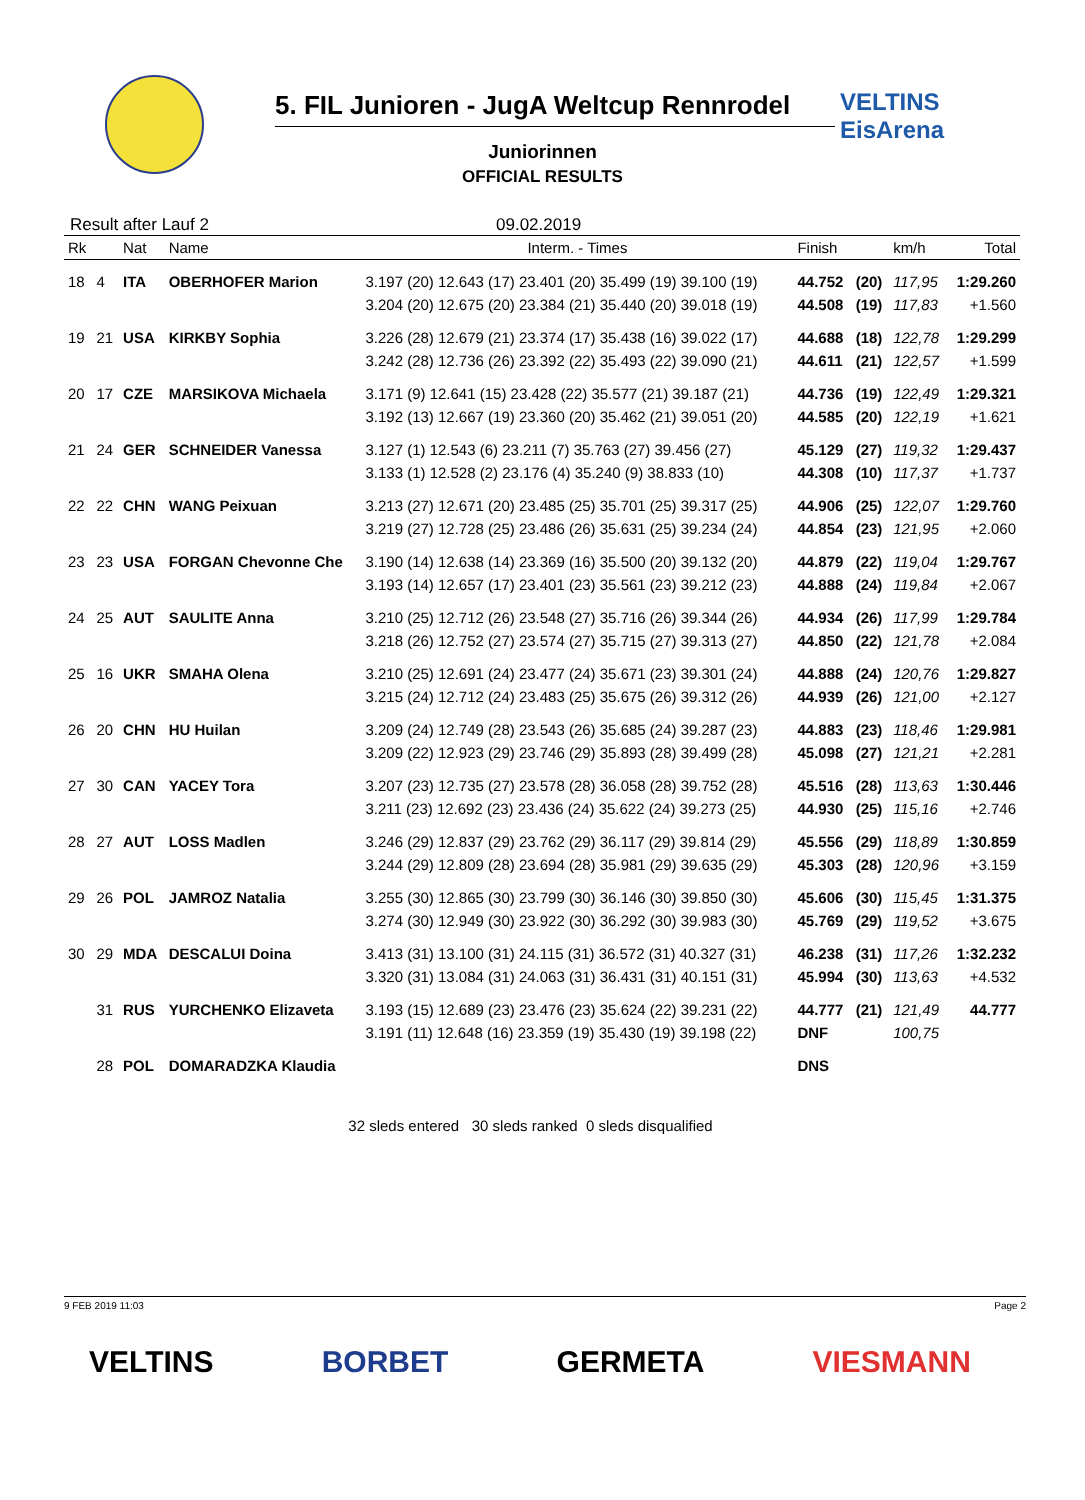5. FIL Junioren - JugA Weltcup Rennrodel
VELTINS
EisArena
Juniorinnen
OFFICIAL RESULTS
Result after Lauf 2 09.02.2019
| Rk | | Nat | Name | Interm. - Times | Finish | | km/h | Total |
| --- | --- | --- | --- | --- | --- | --- | --- | --- |
| 18 | 4 | ITA | OBERHOFER Marion | 3.197 (20) 12.643 (17) 23.401 (20) 35.499 (19) 39.100 (19) 3.204 (20) 12.675 (20) 23.384 (21) 35.440 (20) 39.018 (19) | 44.752 44.508 | (20) (19) | 117,95 117,83 | 1:29.260 +1.560 |
| 19 | 21 | USA | KIRKBY Sophia | 3.226 (28) 12.679 (21) 23.374 (17) 35.438 (16) 39.022 (17) 3.242 (28) 12.736 (26) 23.392 (22) 35.493 (22) 39.090 (21) | 44.688 44.611 | (18) (21) | 122,78 122,57 | 1:29.299 +1.599 |
| 20 | 17 | CZE | MARSIKOVA Michaela | 3.171 (9) 12.641 (15) 23.428 (22) 35.577 (21) 39.187 (21) 3.192 (13) 12.667 (19) 23.360 (20) 35.462 (21) 39.051 (20) | 44.736 44.585 | (19) (20) | 122,49 122,19 | 1:29.321 +1.621 |
| 21 | 24 | GER | SCHNEIDER Vanessa | 3.127 (1) 12.543 (6) 23.211 (7) 35.763 (27) 39.456 (27) 3.133 (1) 12.528 (2) 23.176 (4) 35.240 (9) 38.833 (10) | 45.129 44.308 | (27) (10) | 119,32 117,37 | 1:29.437 +1.737 |
| 22 | 22 | CHN | WANG Peixuan | 3.213 (27) 12.671 (20) 23.485 (25) 35.701 (25) 39.317 (25) 3.219 (27) 12.728 (25) 23.486 (26) 35.631 (25) 39.234 (24) | 44.906 44.854 | (25) (23) | 122,07 121,95 | 1:29.760 +2.060 |
| 23 | 23 | USA | FORGAN Chevonne Che | 3.190 (14) 12.638 (14) 23.369 (16) 35.500 (20) 39.132 (20) 3.193 (14) 12.657 (17) 23.401 (23) 35.561 (23) 39.212 (23) | 44.879 44.888 | (22) (24) | 119,04 119,84 | 1:29.767 +2.067 |
| 24 | 25 | AUT | SAULITE Anna | 3.210 (25) 12.712 (26) 23.548 (27) 35.716 (26) 39.344 (26) 3.218 (26) 12.752 (27) 23.574 (27) 35.715 (27) 39.313 (27) | 44.934 44.850 | (26) (22) | 117,99 121,78 | 1:29.784 +2.084 |
| 25 | 16 | UKR | SMAHA Olena | 3.210 (25) 12.691 (24) 23.477 (24) 35.671 (23) 39.301 (24) 3.215 (24) 12.712 (24) 23.483 (25) 35.675 (26) 39.312 (26) | 44.888 44.939 | (24) (26) | 120,76 121,00 | 1:29.827 +2.127 |
| 26 | 20 | CHN | HU Huilan | 3.209 (24) 12.749 (28) 23.543 (26) 35.685 (24) 39.287 (23) 3.209 (22) 12.923 (29) 23.746 (29) 35.893 (28) 39.499 (28) | 44.883 45.098 | (23) (27) | 118,46 121,21 | 1:29.981 +2.281 |
| 27 | 30 | CAN | YACEY Tora | 3.207 (23) 12.735 (27) 23.578 (28) 36.058 (28) 39.752 (28) 3.211 (23) 12.692 (23) 23.436 (24) 35.622 (24) 39.273 (25) | 45.516 44.930 | (28) (25) | 113,63 115,16 | 1:30.446 +2.746 |
| 28 | 27 | AUT | LOSS Madlen | 3.246 (29) 12.837 (29) 23.762 (29) 36.117 (29) 39.814 (29) 3.244 (29) 12.809 (28) 23.694 (28) 35.981 (29) 39.635 (29) | 45.556 45.303 | (29) (28) | 118,89 120,96 | 1:30.859 +3.159 |
| 29 | 26 | POL | JAMROZ Natalia | 3.255 (30) 12.865 (30) 23.799 (30) 36.146 (30) 39.850 (30) 3.274 (30) 12.949 (30) 23.922 (30) 36.292 (30) 39.983 (30) | 45.606 45.769 | (30) (29) | 115,45 119,52 | 1:31.375 +3.675 |
| 30 | 29 | MDA | DESCALUI Doina | 3.413 (31) 13.100 (31) 24.115 (31) 36.572 (31) 40.327 (31) 3.320 (31) 13.084 (31) 24.063 (31) 36.431 (31) 40.151 (31) | 46.238 45.994 | (31) (30) | 117,26 113,63 | 1:32.232 +4.532 |
| | 31 | RUS | YURCHENKO Elizaveta | 3.193 (15) 12.689 (23) 23.476 (23) 35.624 (22) 39.231 (22) 3.191 (11) 12.648 (16) 23.359 (19) 35.430 (19) 39.198 (22) | 44.777 DNF | (21) | 121,49 100,75 | 44.777 |
| | 28 | POL | DOMARADZKA Klaudia | | DNS | | | |
32 sleds entered 30 sleds ranked 0 sleds disqualified
9 FEB 2019 11:03 Page 2
VELTINS BORBET GERMETA VIESMANN